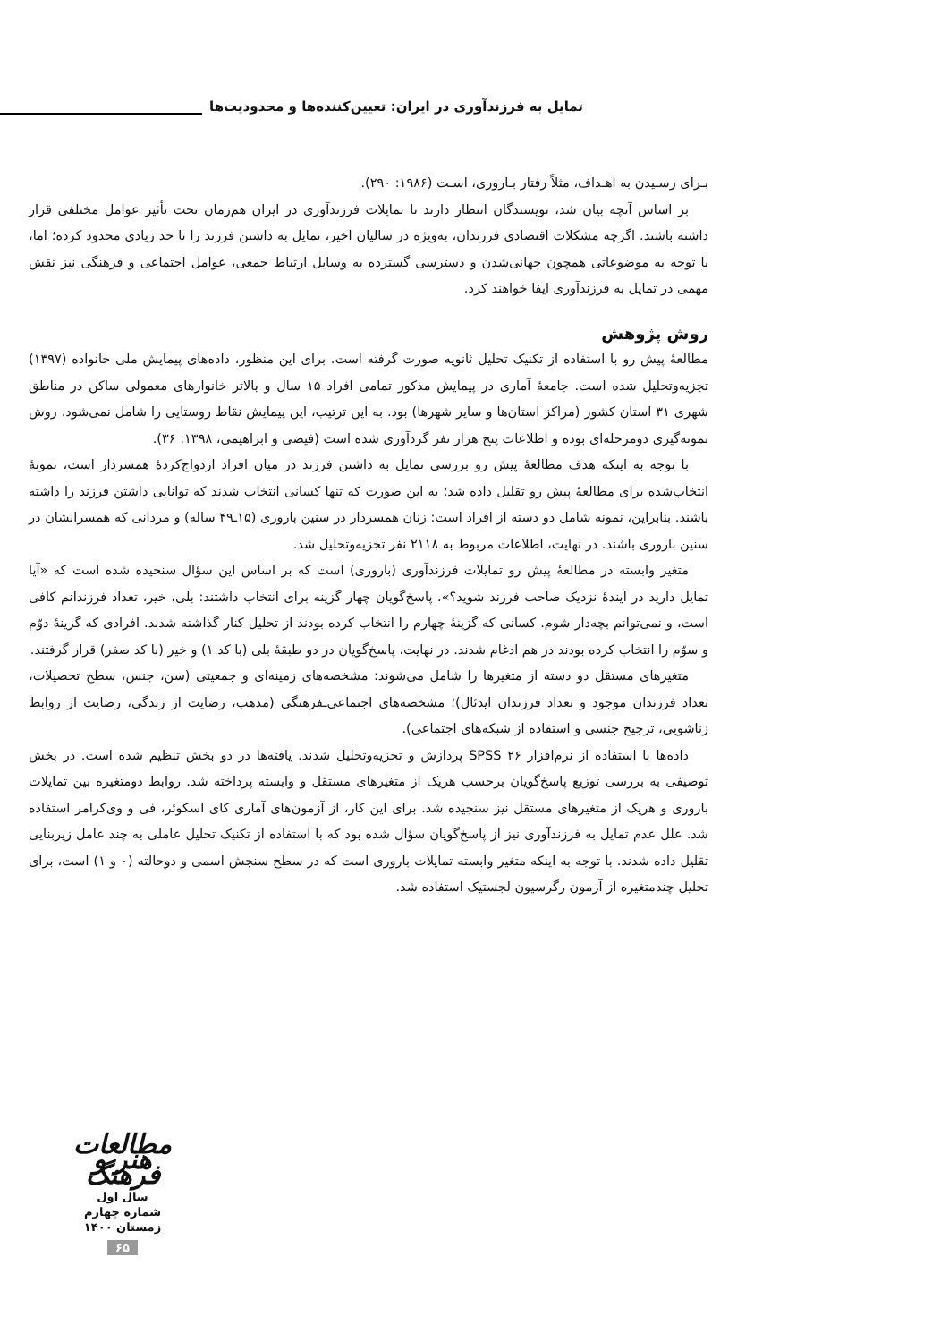تمایل به فرزندآوری در ایران: تعیین‌کننده‌ها و محدودیت‌ها
بـرای رسـیدن به اهـداف، مثلاً رفتار بـاروری، اسـت (۱۹۸۶: ۲۹۰).
بر اساس آنچه بیان شد، نویسندگان انتظار دارند تا تمایلات فرزندآوری در ایران هم‌زمان تحت تأثیر عوامل مختلفی قرار داشته باشند. اگرچه مشکلات اقتصادی فرزندان، به‌ویژه در سالیان اخیر، تمایل به داشتن فرزند را تا حد زیادی محدود کرده؛ اما، با توجه به موضوعاتی همچون جهانی‌شدن و دسترسی گسترده به وسایل ارتباط جمعی، عوامل اجتماعی و فرهنگی نیز نقش مهمی در تمایل به فرزندآوری ایفا خواهند کرد.
روش پژوهش
مطالعۀ پیش رو با استفاده از تکنیک تحلیل ثانویه صورت گرفته است. برای این منظور، داده‌های پیمایش ملی خانواده (۱۳۹۷) تجزیه‌وتحلیل شده است. جامعۀ آماری در پیمایش مذکور تمامی افراد ۱۵ سال و بالاتر خانوارهای معمولی ساکن در مناطق شهری ۳۱ استان کشور (مراکز استان‌ها و سایر شهرها) بود. به این ترتیب، این پیمایش نقاط روستایی را شامل نمی‌شود. روش نمونه‌گیری دومرحله‌ای بوده و اطلاعات پنج هزار نفر گردآوری شده است (فیضی و ابراهیمی، ۱۳۹۸: ۳۶).
با توجه به اینکه هدف مطالعۀ پیش رو بررسی تمایل به داشتن فرزند در میان افراد ازدواج‌کردۀ همسردار است، نمونۀ انتخاب‌شده برای مطالعۀ پیش رو تقلیل داده شد؛ به این صورت که تنها کسانی انتخاب شدند که توانایی داشتن فرزند را داشته باشند. بنابراین، نمونه شامل دو دسته از افراد است: زنان همسردار در سنین باروری (۱۵ـ۴۹ ساله) و مردانی که همسرانشان در سنین باروری باشند. در نهایت، اطلاعات مربوط به ۲۱۱۸ نفر تجزیه‌وتحلیل شد.
متغیر وابسته در مطالعۀ پیش رو تمایلات فرزندآوری (باروری) است که بر اساس این سؤال سنجیده شده است که «آیا تمایل دارید در آیندۀ نزدیک صاحب فرزند شوید؟». پاسخ‌گویان چهار گزینه برای انتخاب داشتند: بلی، خیر، تعداد فرزندانم کافی است، و نمی‌توانم بچه‌دار شوم. کسانی که گزینۀ چهارم را انتخاب کرده بودند از تحلیل کنار گذاشته شدند. افرادی که گزینۀ دوّم و سوّم را انتخاب کرده بودند در هم ادغام شدند. در نهایت، پاسخ‌گویان در دو طبقۀ بلی (با کد ۱) و خیر (با کد صفر) قرار گرفتند.
متغیرهای مستقل دو دسته از متغیرها را شامل می‌شوند: مشخصه‌های زمینه‌ای و جمعیتی (سن، جنس، سطح تحصیلات، تعداد فرزندان موجود و تعداد فرزندان ایدئال)؛ مشخصه‌های اجتماعی‌ـفرهنگی (مذهب، رضایت از زندگی، رضایت از روابط زناشویی، ترجیح جنسی و استفاده از شبکه‌های اجتماعی).
داده‌ها با استفاده از نرم‌افزار SPSS ۲۶ پردازش و تجزیه‌وتحلیل شدند. یافته‌ها در دو بخش تنظیم شده است. در بخش توصیفی به بررسی توزیع پاسخ‌گویان برحسب هریک از متغیرهای مستقل و وابسته پرداخته شد. روابط دومتغیره بین تمایلات باروری و هریک از متغیرهای مستقل نیز سنجیده شد. برای این کار، از آزمون‌های آماری کای اسکوئر، فی و وی‌کرامر استفاده شد. علل عدم تمایل به فرزندآوری نیز از پاسخ‌گویان سؤال شده بود که با استفاده از تکنیک تحلیل عاملی به چند عامل زیربنایی تقلیل داده شدند. با توجه به اینکه متغیر وابسته تمایلات باروری است که در سطح سنجش اسمی و دوحالته (۰ و ۱) است، برای تحلیل چندمتغیره از آزمون رگرسیون لجستیک استفاده شد.
مطالعات هنر و فرهنگ
سال اول
شماره چهارم
زمستان ۱۴۰۰
۶۵